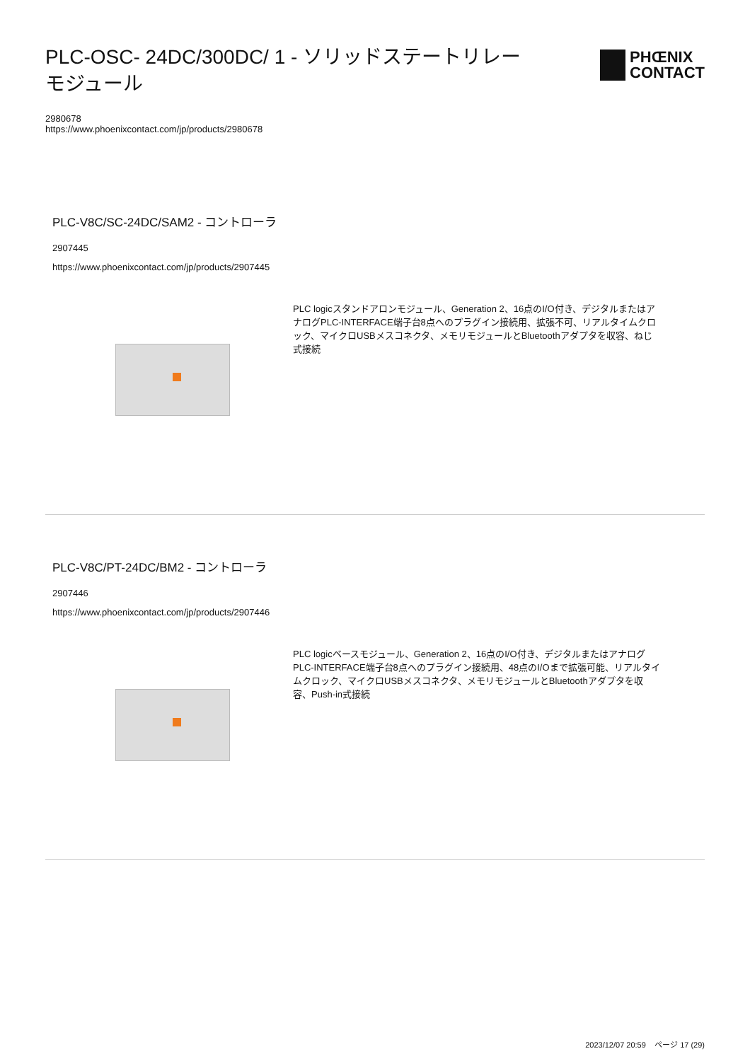PLC-OSC- 24DC/300DC/ 1 - ソリッドステートリレーモジュール
PHŒNIX
CONTACT
2980678
https://www.phoenixcontact.com/jp/products/2980678
PLC-V8C/SC-24DC/SAM2 - コントローラ
2907445
https://www.phoenixcontact.com/jp/products/2907445
PLC logicスタンドアロンモジュール、Generation 2、16点のI/O付き、デジタルまたはアナログPLC-INTERFACE端子台8点へのプラグイン接続用、拡張不可、リアルタイムクロック、マイクロUSBメスコネクタ、メモリモジュールとBluetoothアダプタを収容、ねじ式接続
PLC-V8C/PT-24DC/BM2 - コントローラ
2907446
https://www.phoenixcontact.com/jp/products/2907446
PLC logicベースモジュール、Generation 2、16点のI/O付き、デジタルまたはアナログPLC-INTERFACE端子台8点へのプラグイン接続用、48点のI/Oまで拡張可能、リアルタイムクロック、マイクロUSBメスコネクタ、メモリモジュールとBluetoothアダプタを収容、Push-in式接続
2023/12/07 20:59 ページ 17 (29)